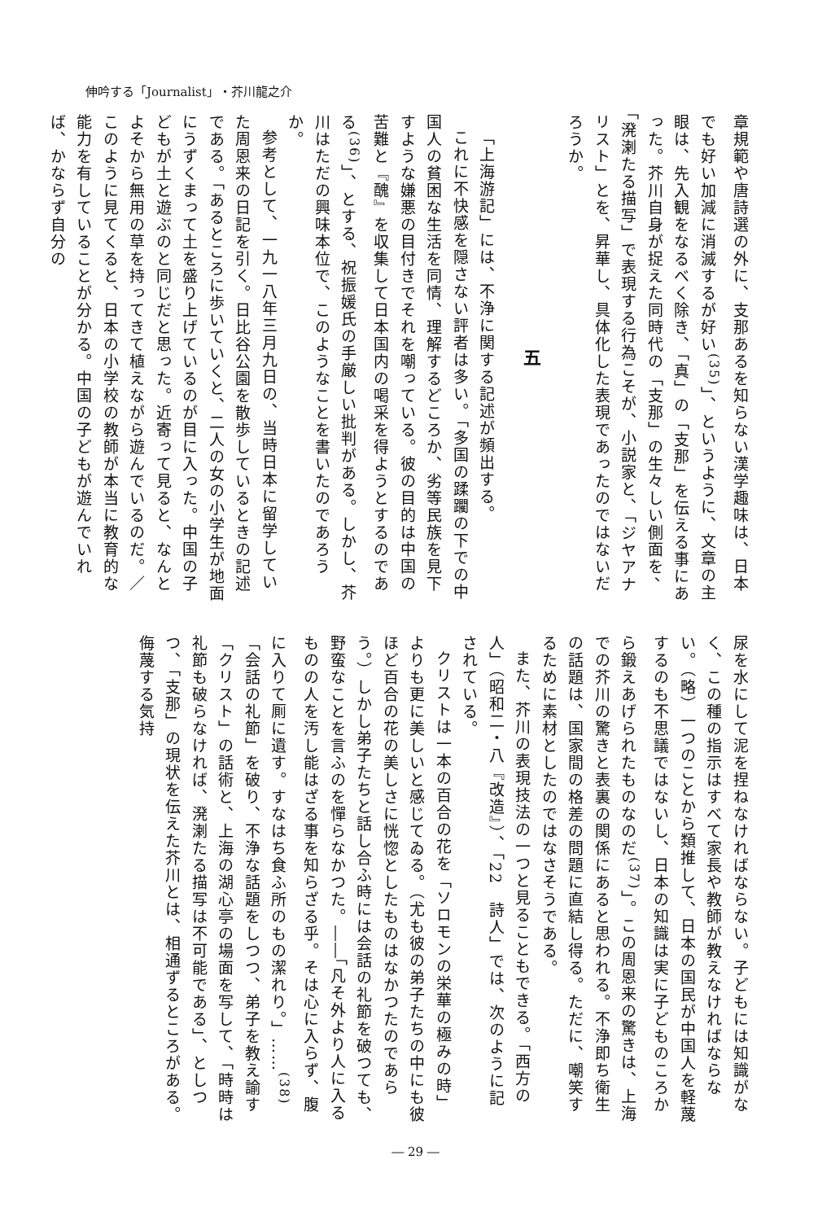伸吟する「Journalist」・芥川龍之介
章規範や唐詩選の外に、支那あるを知らない漢学趣味は、日本でも好い加減に消滅するが好い<sup>(35)</sup>」、というように、文章の主眼は、先入観をなるべく除き、「真」の「支那」を伝える事にあった。芥川自身が捉えた同時代の「支那」の生々しい側面を、「溌溂たる描写」で表現する行為こそが、小説家と、「ジヤアナリスト」とを、昇華し、具体化した表現であったのではないだろうか。
五
「上海游記」には、不浄に関する記述が頻出する。
これに不快感を隠さない評者は多い。「多国の蹂躙の下での中国人の貧困な生活を同情、理解するどころか、劣等民族を見下すような嫌悪の目付きでそれを嘲っている。彼の目的は中国の苦難と『醜』を収集して日本国内の喝采を得ようとするのである<sup>(36)</sup>」、とする、祝振媛氏の手厳しい批判がある。しかし、芥川はただの興味本位で、このようなことを書いたのであろうか。
参考として、一九一八年三月九日の、当時日本に留学していた周恩来の日記を引く。日比谷公園を散歩しているときの記述である。「あるところに歩いていくと、二人の女の小学生が地面にうずくまって土を盛り上げているのが目に入った。中国の子どもが土と遊ぶのと同じだと思った。近寄って見ると、なんとよそから無用の草を持ってきて植えながら遊んでいるのだ。／このように見てくると、日本の小学校の教師が本当に教育的な能力を有していることが分かる。中国の子どもが遊んでいれば、かならず自分の
尿を水にして泥を捏ねなければならない。子どもには知識がなく、この種の指示はすべて家長や教師が教えなければならない。（略）一つのことから類推して、日本の国民が中国人を軽蔑するのも不思議ではないし、日本の知識は実に子どものころから鍛えあげられたものなのだ<sup>(37)</sup>」。この周恩来の驚きは、上海での芥川の驚きと表裏の関係にあると思われる。不浄即ち衛生の話題は、国家間の格差の問題に直結し得る。ただに、嘲笑するために素材としたのではなさそうである。
また、芥川の表現技法の一つと見ることもできる。「西方の人」（昭和二・八『改造』）、「22　詩人」では、次のように記されている。
クリストは一本の百合の花を「ソロモンの栄華の極みの時」よりも更に美しいと感じてゐる。（尤も彼の弟子たちの中にも彼ほど百合の花の美しさに恍惚としたものはなかつたのであらう。）しかし弟子たちと話し合ふ時には会話の礼節を破つても、野蛮なことを言ふのを憚らなかつた。――「凡そ外より人に入るものの人を汚し能はざる事を知らざる乎。そは心に入らず、腹に入りて厠に遺す。すなはち食ふ所のもの潔れり。」……<sup>(38)</sup>
「会話の礼節」を破り、不浄な話題をしつつ、弟子を教え諭す「クリスト」の話術と、上海の湖心亭の場面を写して、「時時は礼節も破らなければ、溌溂たる描写は不可能である」、としつつ、「支那」の現状を伝えた芥川とは、相通ずるところがある。侮蔑する気持
― 29 ―